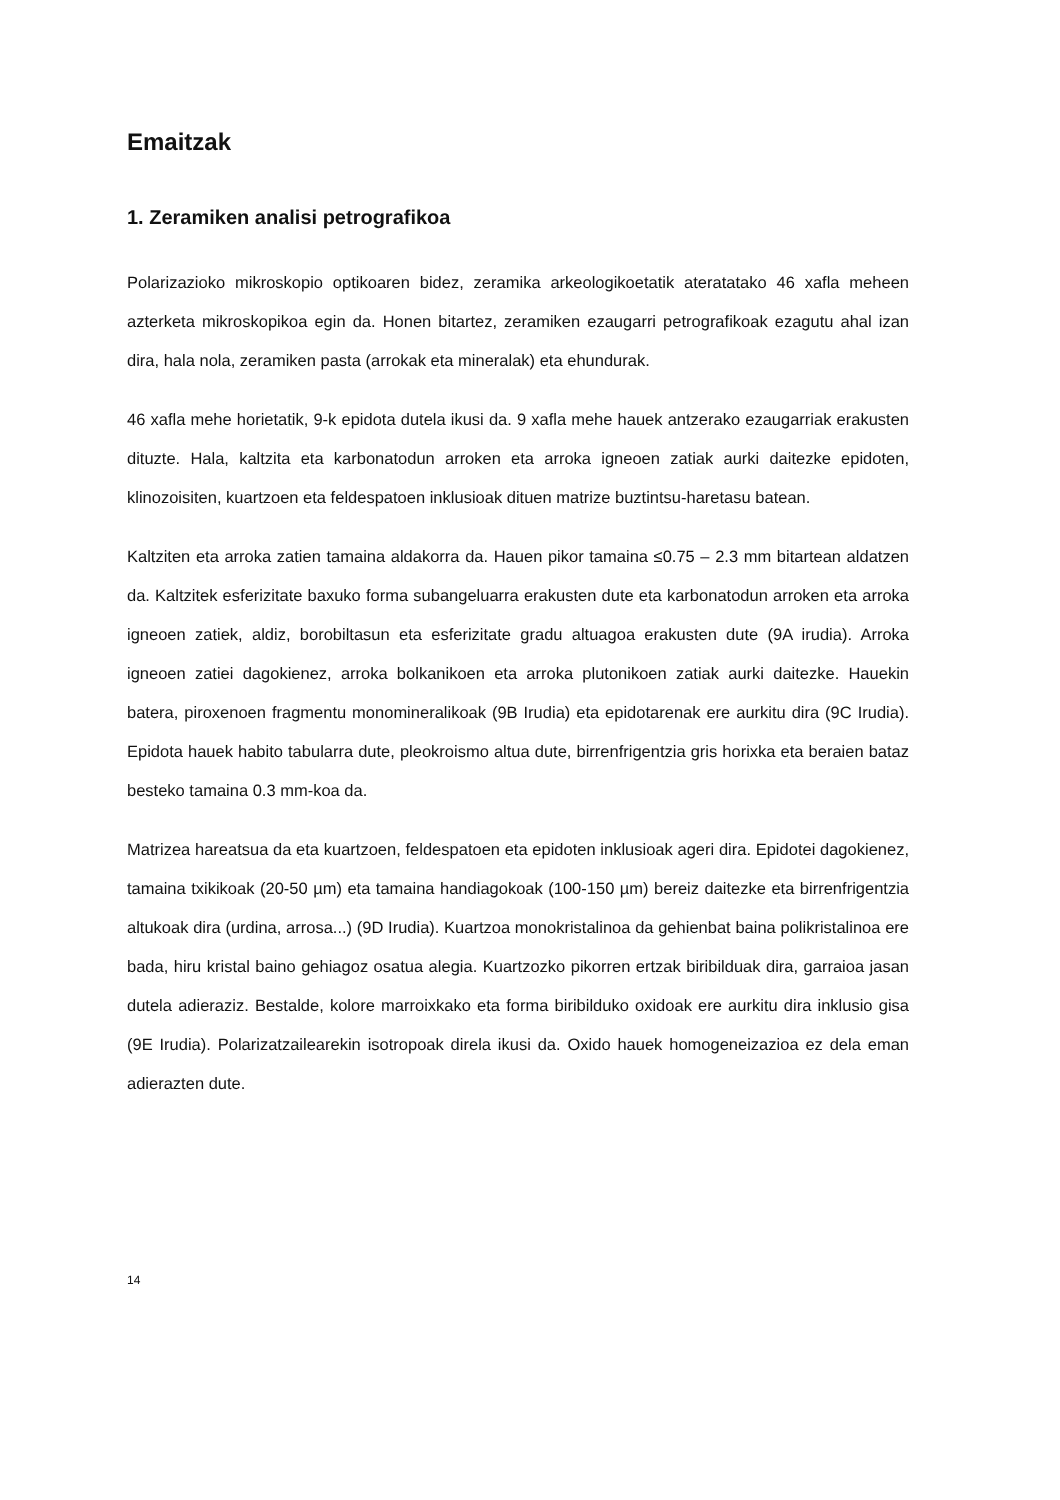Emaitzak
1. Zeramiken analisi petrografikoa
Polarizazioko mikroskopio optikoaren bidez, zeramika arkeologikoetatik ateratatako 46 xafla meheen azterketa mikroskopikoa egin da. Honen bitartez, zeramiken ezaugarri petrografikoak ezagutu ahal izan dira, hala nola, zeramiken pasta (arrokak eta mineralak) eta ehundurak.
46 xafla mehe horietatik, 9-k epidota dutela ikusi da. 9 xafla mehe hauek antzerako ezaugarriak erakusten dituzte. Hala, kaltzita eta karbonatodun arroken eta arroka igneoen zatiak aurki daitezke epidoten, klinozoisiten, kuartzoen eta feldespatoen inklusioak dituen matrize buztintsu-haretasu batean.
Kaltziten eta arroka zatien tamaina aldakorra da. Hauen pikor tamaina ≤0.75 – 2.3 mm bitartean aldatzen da. Kaltzitek esferizitate baxuko forma subangeluarra erakusten dute eta karbonatodun arroken eta arroka igneoen zatiek, aldiz, borobiltasun eta esferizitate gradu altuagoa erakusten dute (9A irudia). Arroka igneoen zatiei dagokienez, arroka bolkanikoen eta arroka plutonikoen zatiak aurki daitezke. Hauekin batera, piroxenoen fragmentu monomineralikoak (9B Irudia) eta epidotarenak ere aurkitu dira (9C Irudia). Epidota hauek habito tabularra dute, pleokroismo altua dute, birrenfrigentzia gris horixka eta beraien bataz besteko tamaina 0.3 mm-koa da.
Matrizea hareatsua da eta kuartzoen, feldespatoen eta epidoten inklusioak ageri dira. Epidotei dagokienez, tamaina txikikoak (20-50 µm) eta tamaina handiagokoak (100-150 µm) bereiz daitezke eta birrenfrigentzia altukoak dira (urdina, arrosa...) (9D Irudia). Kuartzoa monokristalinoa da gehienbat baina polikristalinoa ere bada, hiru kristal baino gehiagoz osatua alegia. Kuartzozko pikorren ertzak biribilduak dira, garraioa jasan dutela adieraziz. Bestalde, kolore marroixkako eta forma biribilduko oxidoak ere aurkitu dira inklusio gisa (9E Irudia). Polarizatzailearekin isotropoak direla ikusi da. Oxido hauek homogeneizazioa ez dela eman adierazten dute.
14